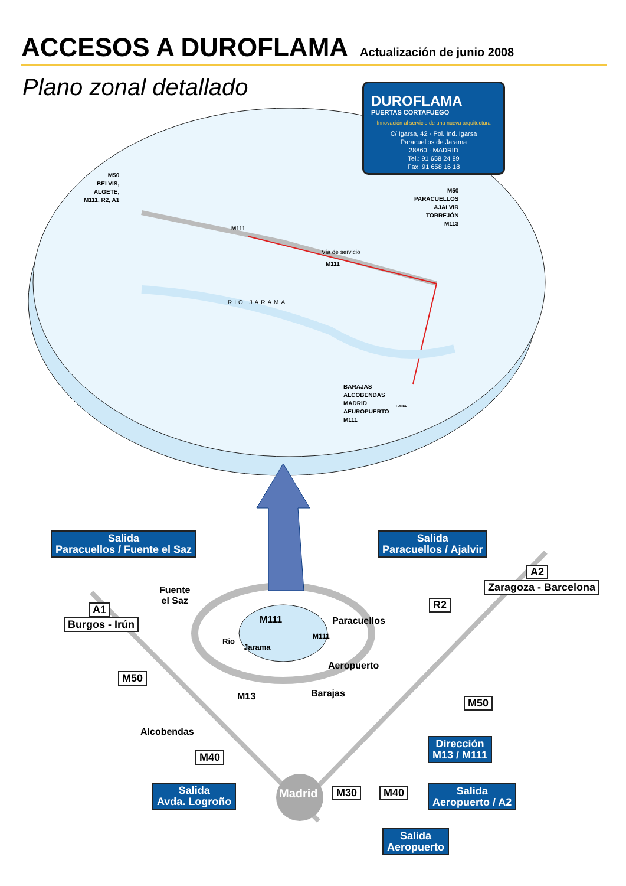ACCESOS A DUROFLAMA
Actualización de junio 2008
Plano zonal detallado
DUROFLAMA
PUERTAS CORTAFUEGO
Innovación al servicio de una nueva arquitectura
C/ Igarsa, 42 · Pol. Ind. Igarsa
Paracuellos de Jarama
28860 · MADRID
Tel.: 91 658 24 89
Fax: 91 658 16 18
M50
BELVIS,
ALGETE,
M111, R2, A1
M50
PARACUELLOS
AJALVIR
TORREJÓN
M113
BARAJAS
ALCOBENDAS
MADRID
AEUROPUERTO
M111
M111
Vía de servicio
M111
RIO JARAMA
TUNEL
Salida
Paracuellos / Fuente el Saz
Salida
Paracuellos / Ajalvir
A2
Zaragoza - Barcelona
A1
Burgos - Irún
R2
M50
M50
M40
M30 M40
Fuente
el Saz
Paracuellos
M111
M111
Rio
Jarama
Aeropuerto
M13 Barajas
Alcobendas
Madrid
Dirección
M13 / M111
Salida
Avda. Logroño
Salida
Aeropuerto / A2
Salida
Aeropuerto